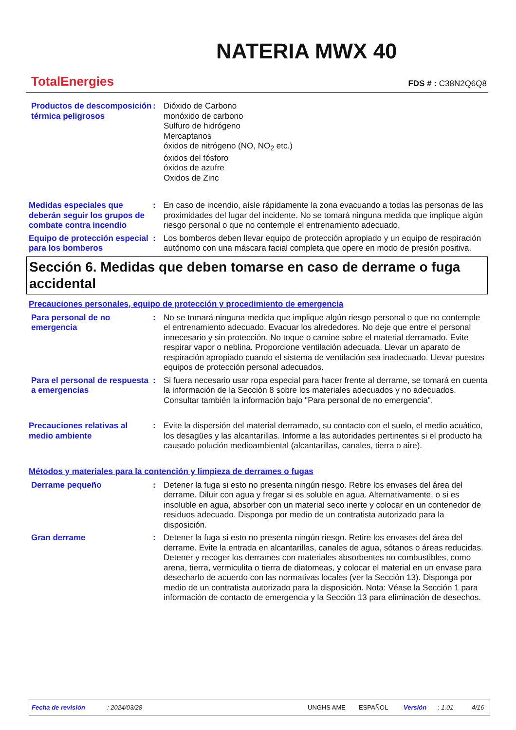TotalEnergies
NATERIA MWX 40
FDS # : C38N2Q6Q8
Productos de descomposición térmica peligrosos
: Dióxido de Carbono
monóxido de carbono
Sulfuro de hidrógeno
Mercaptanos
óxidos de nitrógeno (NO, NO<sub>2</sub> etc.)
óxidos del fósforo
óxidos de azufre
Oxidos de Zinc
Medidas especiales que deberán seguir los grupos de combate contra incendio
: En caso de incendio, aísle rápidamente la zona evacuando a todas las personas de las proximidades del lugar del incidente. No se tomará ninguna medida que implique algún riesgo personal o que no contemple el entrenamiento adecuado.
Equipo de protección especial para los bomberos
: Los bomberos deben llevar equipo de protección apropiado y un equipo de respiración autónomo con una máscara facial completa que opere en modo de presión positiva.
Sección 6. Medidas que deben tomarse en caso de derrame o fuga accidental
Precauciones personales, equipo de protección y procedimiento de emergencia
Para personal de no emergencia
: No se tomará ninguna medida que implique algún riesgo personal o que no contemple el entrenamiento adecuado. Evacuar los alrededores. No deje que entre el personal innecesario y sin protección. No toque o camine sobre el material derramado. Evite respirar vapor o neblina. Proporcione ventilación adecuada. Llevar un aparato de respiración apropiado cuando el sistema de ventilación sea inadecuado. Llevar puestos equipos de protección personal adecuados.
Para el personal de respuesta a emergencias
: Si fuera necesario usar ropa especial para hacer frente al derrame, se tomará en cuenta la información de la Sección 8 sobre los materiales adecuados y no adecuados. Consultar también la información bajo "Para personal de no emergencia".
Precauciones relativas al medio ambiente
: Evite la dispersión del material derramado, su contacto con el suelo, el medio acuático, los desagües y las alcantarillas. Informe a las autoridades pertinentes si el producto ha causado polución medioambiental (alcantarillas, canales, tierra o aire).
Métodos y materiales para la contención y limpieza de derrames o fugas
Derrame pequeño : Detener la fuga si esto no presenta ningún riesgo. Retire los envases del área del derrame. Diluir con agua y fregar si es soluble en agua. Alternativamente, o si es insoluble en agua, absorber con un material seco inerte y colocar en un contenedor de residuos adecuado. Disponga por medio de un contratista autorizado para la disposición.
Gran derrame : Detener la fuga si esto no presenta ningún riesgo. Retire los envases del área del derrame. Evite la entrada en alcantarillas, canales de agua, sótanos o áreas reducidas. Detener y recoger los derrames con materiales absorbentes no combustibles, como arena, tierra, vermiculita o tierra de diatomeas, y colocar el material en un envase para desecharlo de acuerdo con las normativas locales (ver la Sección 13). Disponga por medio de un contratista autorizado para la disposición. Nota: Véase la Sección 1 para información de contacto de emergencia y la Sección 13 para eliminación de desechos.
Fecha de revisión: 2024/03/28 UNGHS AME ESPAÑOL Versión: 1.01 4/16